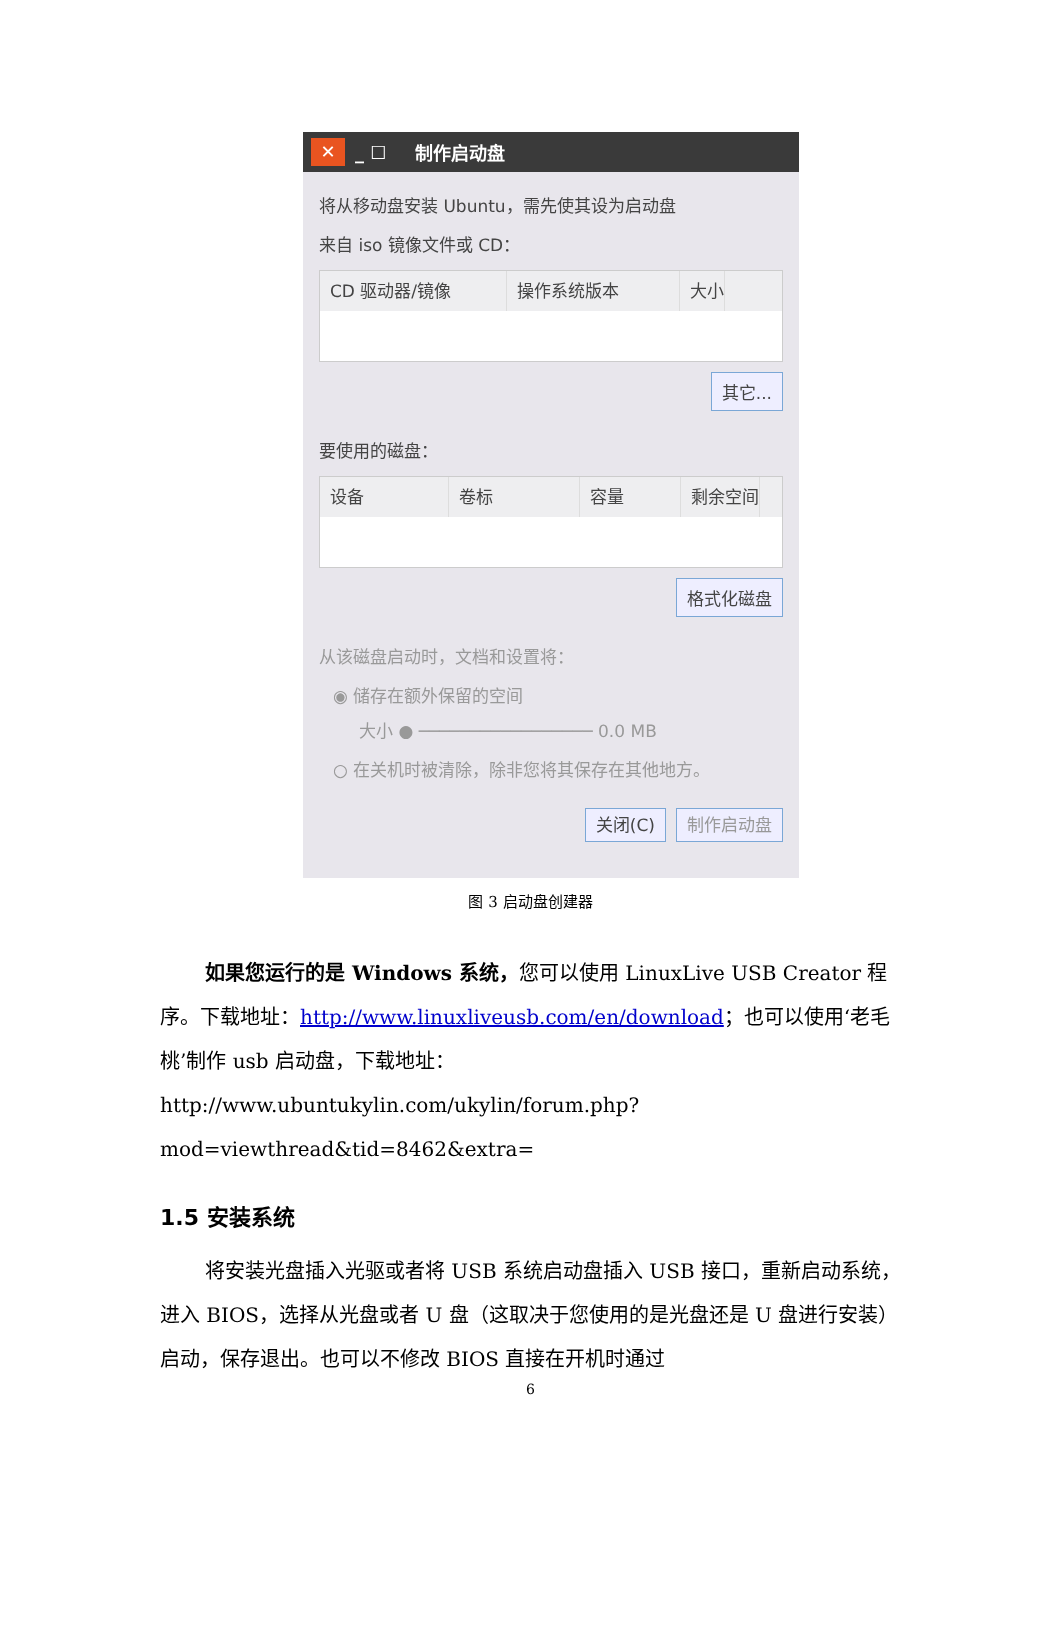✕ _ ☐ 制作启动盘
将从移动盘安装 Ubuntu，需先使其设为启动盘
来自 iso 镜像文件或 CD：
CD 驱动器/镜像 操作系统版本 大小
其它...
要使用的磁盘：
设备 卷标 容量 剩余空间
格式化磁盘
从该磁盘启动时，文档和设置将：
◉ 储存在额外保留的空间
大小 ● ───────────────── 0.0 MB
○ 在关机时被清除，除非您将其保存在其他地方。
关闭(C) 制作启动盘
图 3 启动盘创建器
如果您运行的是 Windows 系统，您可以使用 LinuxLive USB Creator 程序。下载地址：http://www.linuxliveusb.com/en/download；也可以使用‘老毛桃’制作 usb 启动盘，下载地址：http://www.ubuntukylin.com/ukylin/forum.php?mod=viewthread&tid=8462&extra=
1.5 安装系统
将安装光盘插入光驱或者将 USB 系统启动盘插入 USB 接口，重新启动系统，进入 BIOS，选择从光盘或者 U 盘（这取决于您使用的是光盘还是 U 盘进行安装）启动，保存退出。也可以不修改 BIOS 直接在开机时通过
6